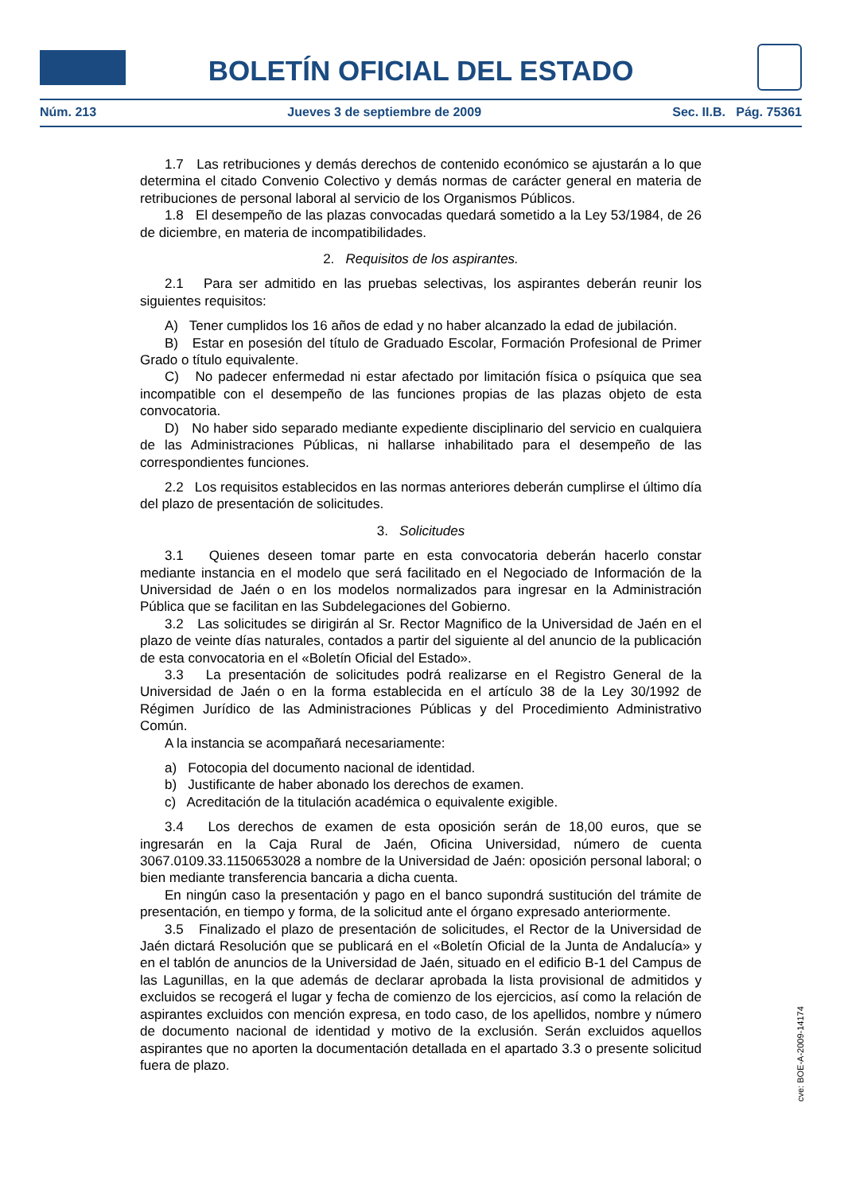BOLETÍN OFICIAL DEL ESTADO
Núm. 213 Jueves 3 de septiembre de 2009 Sec. II.B. Pág. 75361
1.7 Las retribuciones y demás derechos de contenido económico se ajustarán a lo que determina el citado Convenio Colectivo y demás normas de carácter general en materia de retribuciones de personal laboral al servicio de los Organismos Públicos.
1.8 El desempeño de las plazas convocadas quedará sometido a la Ley 53/1984, de 26 de diciembre, en materia de incompatibilidades.
2. Requisitos de los aspirantes.
2.1 Para ser admitido en las pruebas selectivas, los aspirantes deberán reunir los siguientes requisitos:
A) Tener cumplidos los 16 años de edad y no haber alcanzado la edad de jubilación.
B) Estar en posesión del título de Graduado Escolar, Formación Profesional de Primer Grado o título equivalente.
C) No padecer enfermedad ni estar afectado por limitación física o psíquica que sea incompatible con el desempeño de las funciones propias de las plazas objeto de esta convocatoria.
D) No haber sido separado mediante expediente disciplinario del servicio en cualquiera de las Administraciones Públicas, ni hallarse inhabilitado para el desempeño de las correspondientes funciones.
2.2 Los requisitos establecidos en las normas anteriores deberán cumplirse el último día del plazo de presentación de solicitudes.
3. Solicitudes
3.1 Quienes deseen tomar parte en esta convocatoria deberán hacerlo constar mediante instancia en el modelo que será facilitado en el Negociado de Información de la Universidad de Jaén o en los modelos normalizados para ingresar en la Administración Pública que se facilitan en las Subdelegaciones del Gobierno.
3.2 Las solicitudes se dirigirán al Sr. Rector Magnifico de la Universidad de Jaén en el plazo de veinte días naturales, contados a partir del siguiente al del anuncio de la publicación de esta convocatoria en el «Boletín Oficial del Estado».
3.3 La presentación de solicitudes podrá realizarse en el Registro General de la Universidad de Jaén o en la forma establecida en el artículo 38 de la Ley 30/1992 de Régimen Jurídico de las Administraciones Públicas y del Procedimiento Administrativo Común.
A la instancia se acompañará necesariamente:
a) Fotocopia del documento nacional de identidad.
b) Justificante de haber abonado los derechos de examen.
c) Acreditación de la titulación académica o equivalente exigible.
3.4 Los derechos de examen de esta oposición serán de 18,00 euros, que se ingresarán en la Caja Rural de Jaén, Oficina Universidad, número de cuenta 3067.0109.33.1150653028 a nombre de la Universidad de Jaén: oposición personal laboral; o bien mediante transferencia bancaria a dicha cuenta.
En ningún caso la presentación y pago en el banco supondrá sustitución del trámite de presentación, en tiempo y forma, de la solicitud ante el órgano expresado anteriormente.
3.5 Finalizado el plazo de presentación de solicitudes, el Rector de la Universidad de Jaén dictará Resolución que se publicará en el «Boletín Oficial de la Junta de Andalucía» y en el tablón de anuncios de la Universidad de Jaén, situado en el edificio B-1 del Campus de las Lagunillas, en la que además de declarar aprobada la lista provisional de admitidos y excluidos se recogerá el lugar y fecha de comienzo de los ejercicios, así como la relación de aspirantes excluidos con mención expresa, en todo caso, de los apellidos, nombre y número de documento nacional de identidad y motivo de la exclusión. Serán excluidos aquellos aspirantes que no aporten la documentación detallada en el apartado 3.3 o presente solicitud fuera de plazo.
cve: BOE-A-2009-14174